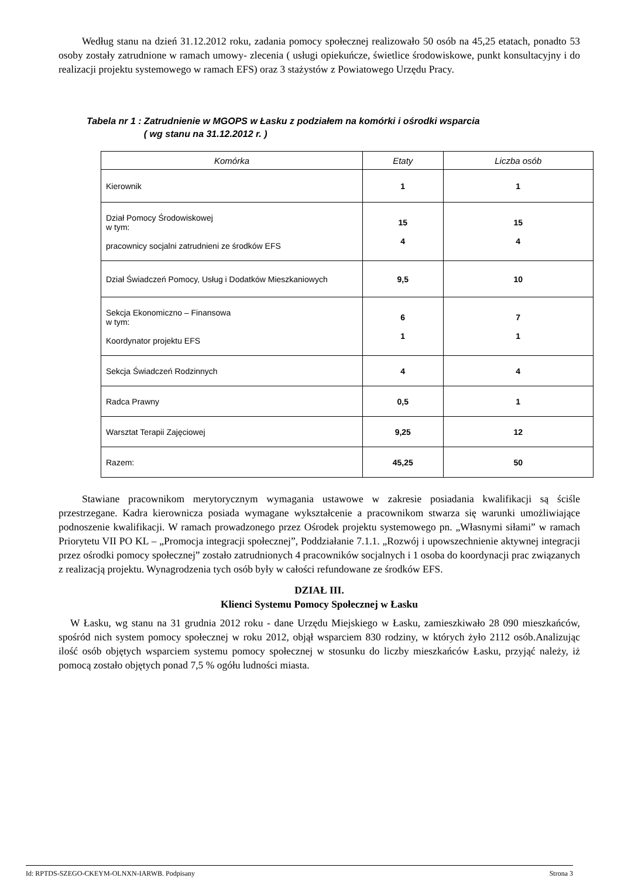Według stanu na dzień 31.12.2012 roku, zadania pomocy społecznej realizowało 50 osób na 45,25 etatach, ponadto 53 osoby zostały zatrudnione w ramach umowy- zlecenia ( usługi opiekuńcze, świetlice środowiskowe, punkt konsultacyjny i do realizacji projektu systemowego w ramach EFS) oraz 3 stażystów z Powiatowego Urzędu Pracy.
Tabela nr 1 : Zatrudnienie w MGOPS w Łasku z podziałem na komórki i ośrodki wsparcia
( wg stanu na 31.12.2012 r. )
| Komórka | Etaty | Liczba osób |
| --- | --- | --- |
| Kierownik | 1 | 1 |
| Dział Pomocy Środowiskowej w tym: pracownicy socjalni zatrudnieni ze środków EFS | 15 4 | 15 4 |
| Dział Świadczeń Pomocy, Usług i Dodatków Mieszkaniowych | 9,5 | 10 |
| Sekcja Ekonomiczno – Finansowa w tym: Koordynator projektu EFS | 6 1 | 7 1 |
| Sekcja Świadczeń Rodzinnych | 4 | 4 |
| Radca Prawny | 0,5 | 1 |
| Warsztat Terapii Zajęciowej | 9,25 | 12 |
| Razem: | 45,25 | 50 |
Stawiane pracownikom merytorycznym wymagania ustawowe w zakresie posiadania kwalifikacji są ściśle przestrzegane. Kadra kierownicza posiada wymagane wykształcenie a pracownikom stwarza się warunki umożliwiające podnoszenie kwalifikacji. W ramach prowadzonego przez Ośrodek projektu systemowego pn. „Własnymi siłami” w ramach Priorytetu VII PO KL – „Promocja integracji społecznej”, Poddziałanie 7.1.1. „Rozwój i upowszechnienie aktywnej integracji przez ośrodki pomocy społecznej” zostało zatrudnionych 4 pracowników socjalnych i 1 osoba do koordynacji prac związanych z realizacją projektu. Wynagrodzenia tych osób były w całości refundowane ze środków EFS.
DZIAŁ III.
Klienci Systemu Pomocy Społecznej w Łasku
W Łasku, wg stanu na 31 grudnia 2012 roku - dane Urzędu Miejskiego w Łasku, zamieszkiwało 28 090 mieszkańców, spośród nich system pomocy społecznej w roku 2012, objął wsparciem 830 rodziny, w których żyło 2112 osób.Analizując ilość osób objętych wsparciem systemu pomocy społecznej w stosunku do liczby mieszkańców Łasku, przyjąć należy, iż pomocą zostało objętych ponad 7,5 % ogółu ludności miasta.
Id: RPTDS-SZEGO-CKEYM-OLNXN-IARWB. Podpisany Strona 3